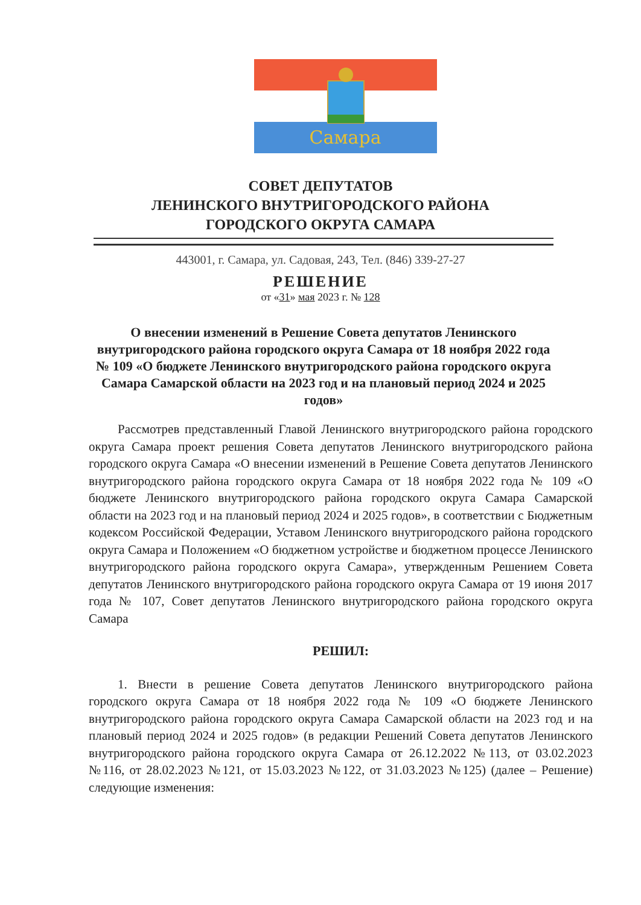Самара
СОВЕТ ДЕПУТАТОВ
ЛЕНИНСКОГО ВНУТРИГОРОДСКОГО РАЙОНА
ГОРОДСКОГО ОКРУГА САМАРА
443001, г. Самара, ул. Садовая, 243, Тел. (846) 339-27-27
РЕШЕНИЕ
от «31» мая 2023 г. № 128
О внесении изменений в Решение Совета депутатов Ленинского внутригородского района городского округа Самара от 18 ноября 2022 года № 109 «О бюджете Ленинского внутригородского района городского округа Самара Самарской области на 2023 год и на плановый период 2024 и 2025 годов»
Рассмотрев представленный Главой Ленинского внутригородского района городского округа Самара проект решения Совета депутатов Ленинского внутригородского района городского округа Самара «О внесении изменений в Решение Совета депутатов Ленинского внутригородского района городского округа Самара от 18 ноября 2022 года № 109 «О бюджете Ленинского внутригородского района городского округа Самара Самарской области на 2023 год и на плановый период 2024 и 2025 годов», в соответствии с Бюджетным кодексом Российской Федерации, Уставом Ленинского внутригородского района городского округа Самара и Положением «О бюджетном устройстве и бюджетном процессе Ленинского внутригородского района городского округа Самара», утвержденным Решением Совета депутатов Ленинского внутригородского района городского округа Самара от 19 июня 2017 года № 107, Совет депутатов Ленинского внутригородского района городского округа Самара
РЕШИЛ:
1. Внести в решение Совета депутатов Ленинского внутригородского района городского округа Самара от 18 ноября 2022 года № 109 «О бюджете Ленинского внутригородского района городского округа Самара Самарской области на 2023 год и на плановый период 2024 и 2025 годов» (в редакции Решений Совета депутатов Ленинского внутригородского района городского округа Самара от 26.12.2022 №113, от 03.02.2023 №116, от 28.02.2023 №121, от 15.03.2023 №122, от 31.03.2023 №125) (далее – Решение) следующие изменения: